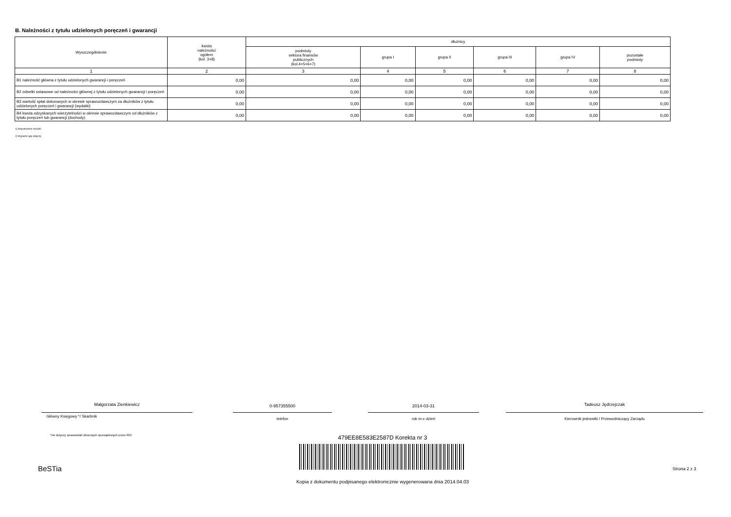B. Należności z tytułu udzielonych poręczeń i gwarancji
| Wyszczególnienie | kwota należności ogółem (kol. 3+8) | dłużnicy | | | | | |
| --- | --- | --- | --- | --- | --- | --- | --- |
| | | podmioty sektora finansów publicznych (kol.4+5+6+7) | grupa I | grupa II | grupa III | grupa IV | pozostałe podmioty |
| 1 | 2 | 3 | 4 | 5 | 6 | 7 | 8 |
| B1 należność główna z tytułu udzielonych gwarancji i poręczeń | 0,00 | 0,00 | 0,00 | 0,00 | 0,00 | 0,00 | 0,00 |
| B2 odsetki ustawowe od należności głównej z tytułu udzielonych gwarancji i poręczeń | 0,00 | 0,00 | 0,00 | 0,00 | 0,00 | 0,00 | 0,00 |
| B3 wartość spłat dokonanych w okresie sprawozdawczym za dłużników z tytułu udzielonych poręczeń i gwarancji (wydatki) | 0,00 | 0,00 | 0,00 | 0,00 | 0,00 | 0,00 | 0,00 |
| B4 kwota odzyskanych wierzytelności w okresie sprawozdawczym od dłużników z tytułu poręczeń lub gwarancji (dochody) | 0,00 | 0,00 | 0,00 | 0,00 | 0,00 | 0,00 | 0,00 |
1) Niepotrzebne skreślić
2) Wypełnić gdy dotyczy
Małgorzata Zienkiewicz
Główny Księgowy */ Skarbnik
0-957355500
telefon
2014-03-31
rok m-c dzień
Tadeusz Jędrzejczak
Kierownik jednostki / Przewodniczący Zarządu
*nie dotyczy sprawozdań zbiorczych sporządzonych przez RIO
479EE8E583E2587D Korekta nr 3
BeSTia Strona 2 z 3
Kopia z dokumentu podpisanego elektronicznie wygenerowana dnia 2014.04.03